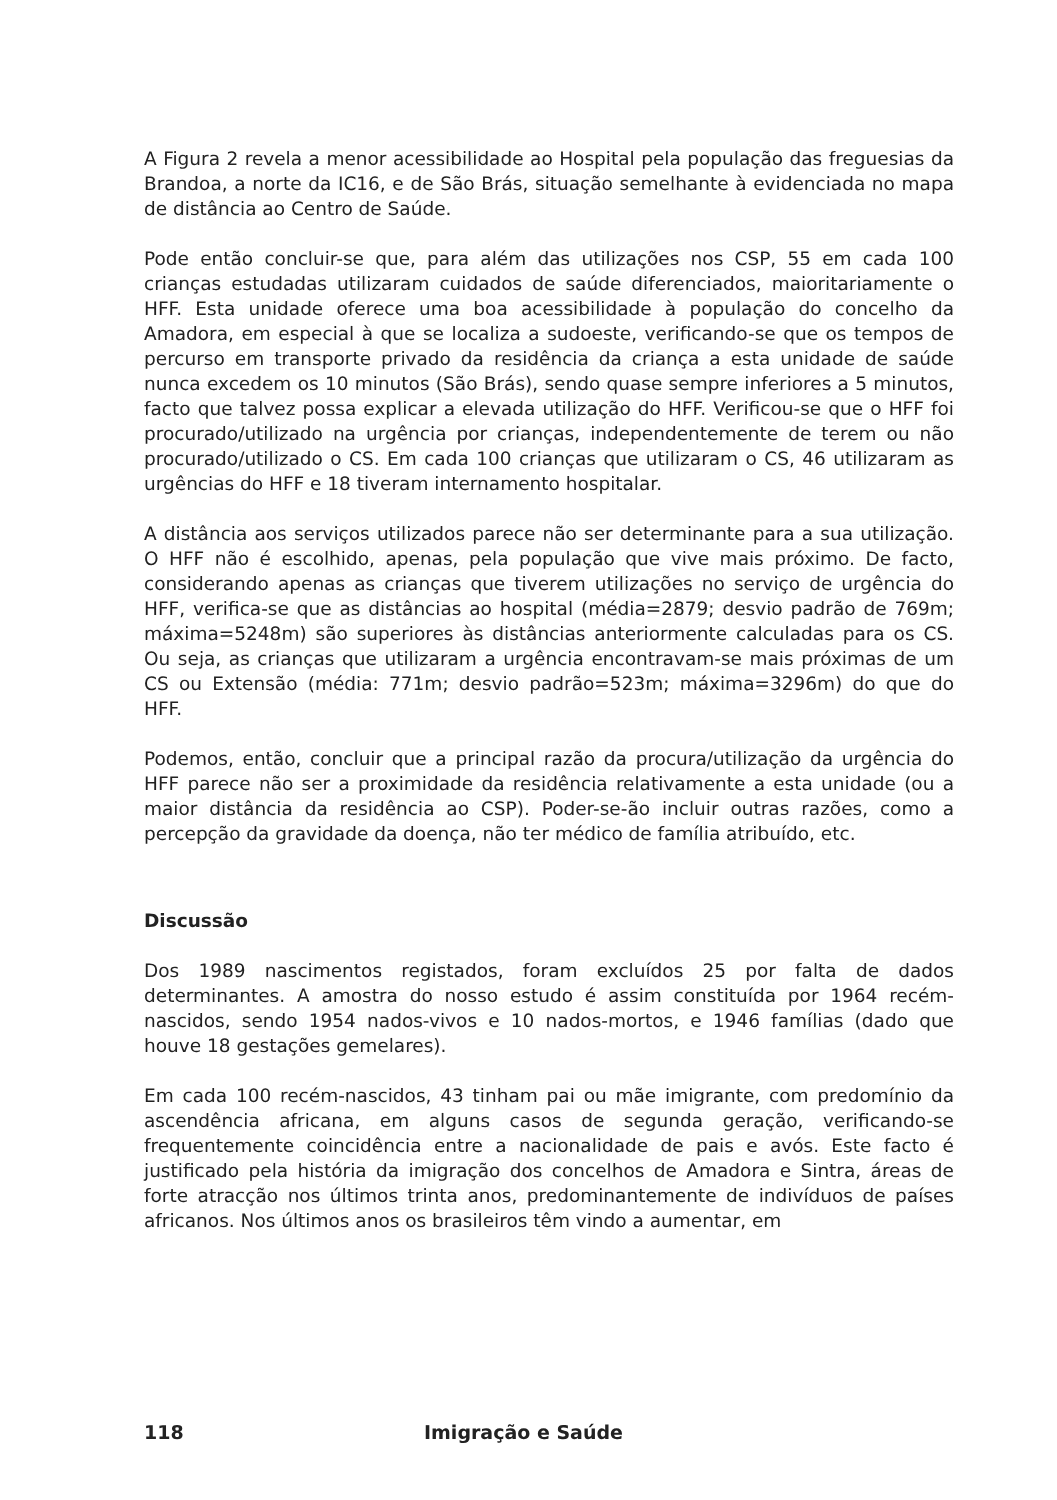A Figura 2 revela a menor acessibilidade ao Hospital pela população das freguesias da Brandoa, a norte da IC16, e de São Brás, situação semelhante à evidenciada no mapa de distância ao Centro de Saúde.
Pode então concluir-se que, para além das utilizações nos CSP, 55 em cada 100 crianças estudadas utilizaram cuidados de saúde diferenciados, maioritariamente o HFF. Esta unidade oferece uma boa acessibilidade à população do concelho da Amadora, em especial à que se localiza a sudoeste, verificando-se que os tempos de percurso em transporte privado da residência da criança a esta unidade de saúde nunca excedem os 10 minutos (São Brás), sendo quase sempre inferiores a 5 minutos, facto que talvez possa explicar a elevada utilização do HFF. Verificou-se que o HFF foi procurado/utilizado na urgência por crianças, independentemente de terem ou não procurado/utilizado o CS. Em cada 100 crianças que utilizaram o CS, 46 utilizaram as urgências do HFF e 18 tiveram internamento hospitalar.
A distância aos serviços utilizados parece não ser determinante para a sua utilização. O HFF não é escolhido, apenas, pela população que vive mais próximo. De facto, considerando apenas as crianças que tiverem utilizações no serviço de urgência do HFF, verifica-se que as distâncias ao hospital (média=2879; desvio padrão de 769m; máxima=5248m) são superiores às distâncias anteriormente calculadas para os CS. Ou seja, as crianças que utilizaram a urgência encontravam-se mais próximas de um CS ou Extensão (média: 771m; desvio padrão=523m; máxima=3296m) do que do HFF.
Podemos, então, concluir que a principal razão da procura/utilização da urgência do HFF parece não ser a proximidade da residência relativamente a esta unidade (ou a maior distância da residência ao CSP). Poder-se-ão incluir outras razões, como a percepção da gravidade da doença, não ter médico de família atribuído, etc.
Discussão
Dos 1989 nascimentos registados, foram excluídos 25 por falta de dados determinantes. A amostra do nosso estudo é assim constituída por 1964 recém-nascidos, sendo 1954 nados-vivos e 10 nados-mortos, e 1946 famílias (dado que houve 18 gestações gemelares).
Em cada 100 recém-nascidos, 43 tinham pai ou mãe imigrante, com predomínio da ascendência africana, em alguns casos de segunda geração, verificando-se frequentemente coincidência entre a nacionalidade de pais e avós. Este facto é justificado pela história da imigração dos concelhos de Amadora e Sintra, áreas de forte atracção nos últimos trinta anos, predominantemente de indivíduos de países africanos. Nos últimos anos os brasileiros têm vindo a aumentar, em
118 Imigração e Saúde